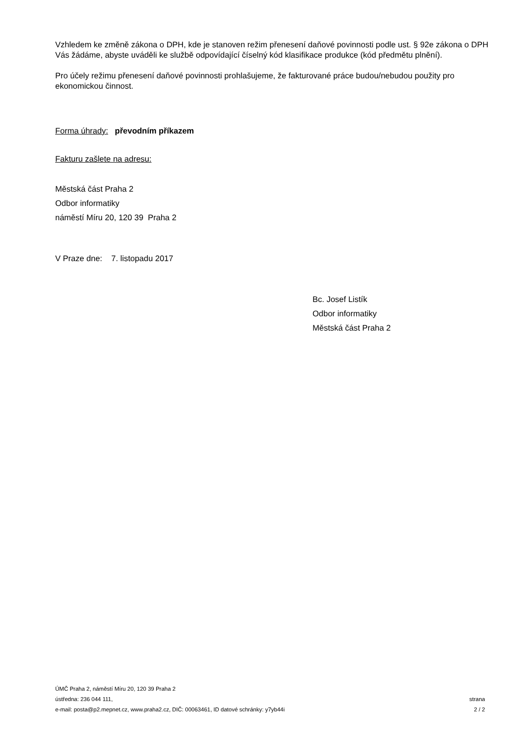Vzhledem ke změně zákona o DPH, kde je stanoven režim přenesení daňové povinnosti podle ust. § 92e zákona o DPH Vás žádáme, abyste uváděli ke službě odpovídající číselný kód klasifikace produkce (kód předmětu plnění).
Pro účely režimu přenesení daňové povinnosti prohlašujeme, že fakturované práce budou/nebudou použity pro ekonomickou činnost.
Forma úhrady: převodním příkazem
Fakturu zašlete na adresu:
Městská část Praha 2
Odbor informatiky
náměstí Míru 20, 120 39 Praha 2
V Praze dne: 7. listopadu 2017
Bc. Josef Listík
Odbor informatiky
Městská část Praha 2
ÚMČ Praha 2, náměstí Míru 20, 120 39 Praha 2
ústředna: 236 044 111, strana
e-mail: posta@p2.mepnet.cz, www.praha2.cz, DIČ: 00063461, ID datové schránky: y7yb44i 2 / 2